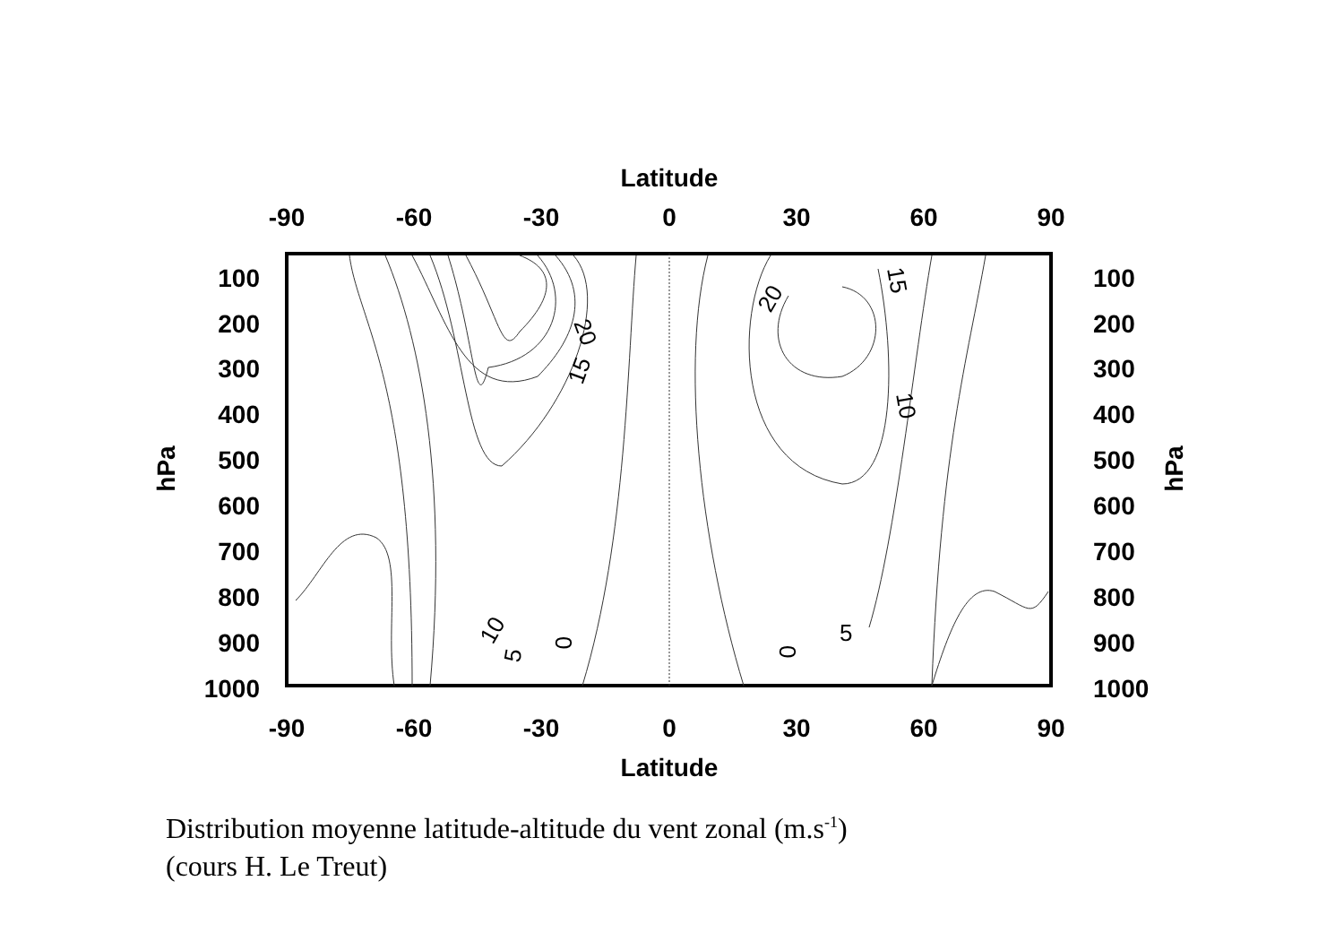Latitude
-90
-60
-30
0
30
60
90
-90
-60
-30
0
30
60
90
Latitude
100
200
300
400
500
600
700
800
900
1000
100
200
300
400
500
600
700
800
900
1000
hPa
hPa
20
15
20
15
10
10
5
0
0
5
Distribution moyenne latitude-altitude du vent zonal (m.s<sup>-1</sup>)
(cours H. Le Treut)